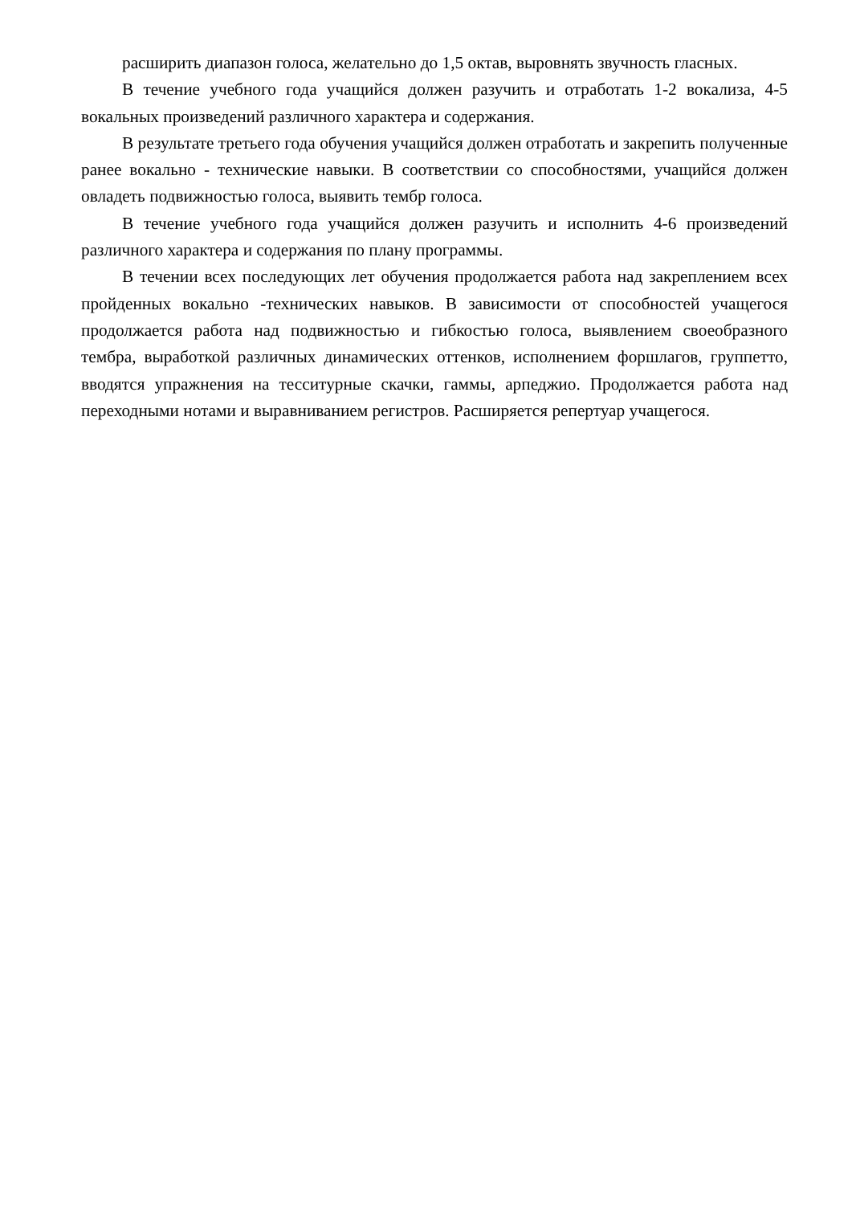расширить диапазон голоса, желательно до 1,5 октав, выровнять звучность гласных.
В течение учебного года учащийся должен разучить и отработать 1-2 вокализа, 4-5 вокальных произведений различного характера и содержания.
В результате третьего года обучения учащийся должен отработать и закрепить полученные ранее вокально - технические навыки. В соответствии со способностями, учащийся должен овладеть подвижностью голоса, выявить тембр голоса.
В течение учебного года учащийся должен разучить и исполнить 4-6 произведений различного характера и содержания по плану программы.
В течении всех последующих лет обучения продолжается работа над закреплением всех пройденных вокально -технических навыков. В зависимости от способностей учащегося продолжается работа над подвижностью и гибкостью голоса, выявлением своеобразного тембра, выработкой различных динамических оттенков, исполнением форшлагов, группетто, вводятся упражнения на тесситурные скачки, гаммы, арпеджио. Продолжается работа над переходными нотами и выравниванием регистров. Расширяется репертуар учащегося.